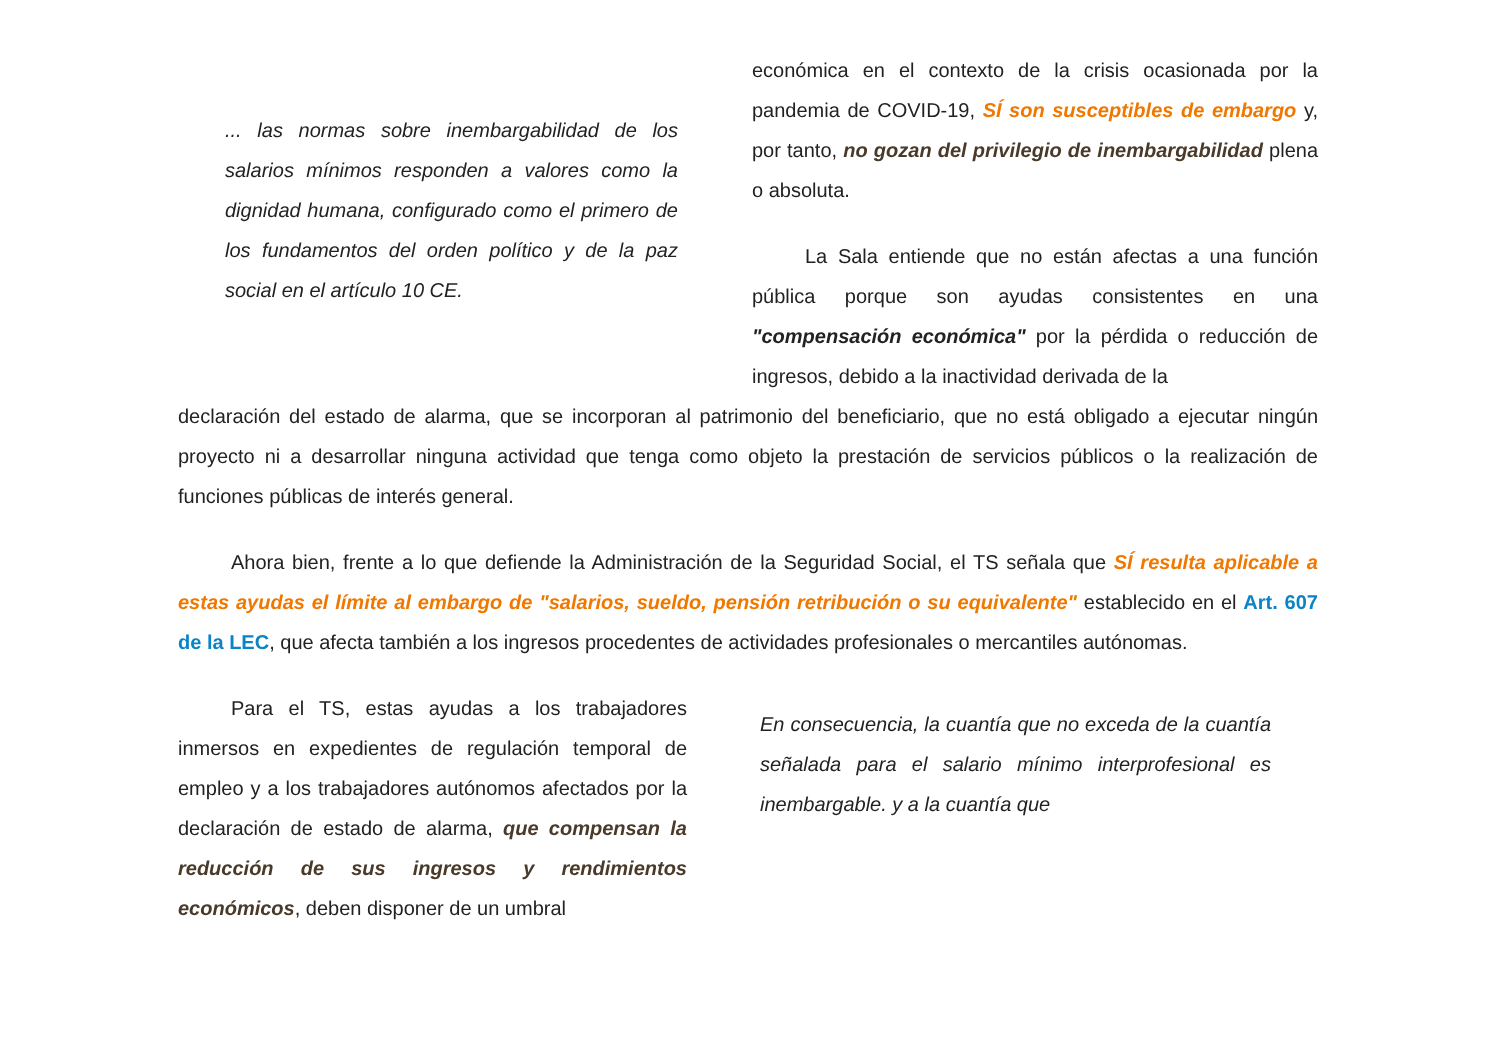... las normas sobre inembargabilidad de los salarios mínimos responden a valores como la dignidad humana, configurado como el primero de los fundamentos del orden político y de la paz social en el artículo 10 CE.
económica en el contexto de la crisis ocasionada por la pandemia de COVID-19, SÍ son susceptibles de embargo y, por tanto, no gozan del privilegio de inembargabilidad plena o absoluta.
La Sala entiende que no están afectas a una función pública porque son ayudas consistentes en una "compensación económica" por la pérdida o reducción de ingresos, debido a la inactividad derivada de la
declaración del estado de alarma, que se incorporan al patrimonio del beneficiario, que no está obligado a ejecutar ningún proyecto ni a desarrollar ninguna actividad que tenga como objeto la prestación de servicios públicos o la realización de funciones públicas de interés general.
Ahora bien, frente a lo que defiende la Administración de la Seguridad Social, el TS señala que SÍ resulta aplicable a estas ayudas el límite al embargo de "salarios, sueldo, pensión retribución o su equivalente" establecido en el Art. 607 de la LEC, que afecta también a los ingresos procedentes de actividades profesionales o mercantiles autónomas.
Para el TS, estas ayudas a los trabajadores inmersos en expedientes de regulación temporal de empleo y a los trabajadores autónomos afectados por la declaración de estado de alarma, que compensan la reducción de sus ingresos y rendimientos económicos, deben disponer de un umbral
En consecuencia, la cuantía que no exceda de la cuantía señalada para el salario mínimo interprofesional es inembargable. y a la cuantía que